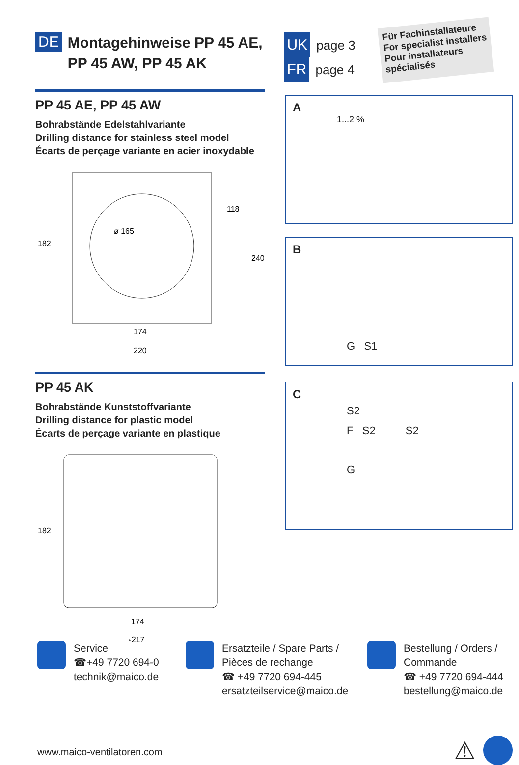DE
Montagehinweise PP 45 AE,
PP 45 AW, PP 45 AK
UK page 3
FR page 4
Für Fachinstallateure
For specialist installers
Pour installateurs
spécialisés
PP 45 AE, PP 45 AW
Bohrabstände Edelstahlvariante
Drilling distance for stainless steel model
Écarts de perçage variante en acier inoxydable
ø 165
182
118
240
174
220
PP 45 AK
Bohrabstände Kunststoffvariante
Drilling distance for plastic model
Écarts de perçage variante en plastique
182
174
▫217
A
1...2 %
B
G S1
C
S2
F S2 S2
G
Service
☎+49 7720 694-0
technik@maico.de
Ersatzteile / Spare Parts /
Pièces de rechange
☎ +49 7720 694-445
ersatzteilservice@maico.de
Bestellung / Orders /
Commande
☎ +49 7720 694-444
bestellung@maico.de
www.maico-ventilatoren.com ⚠